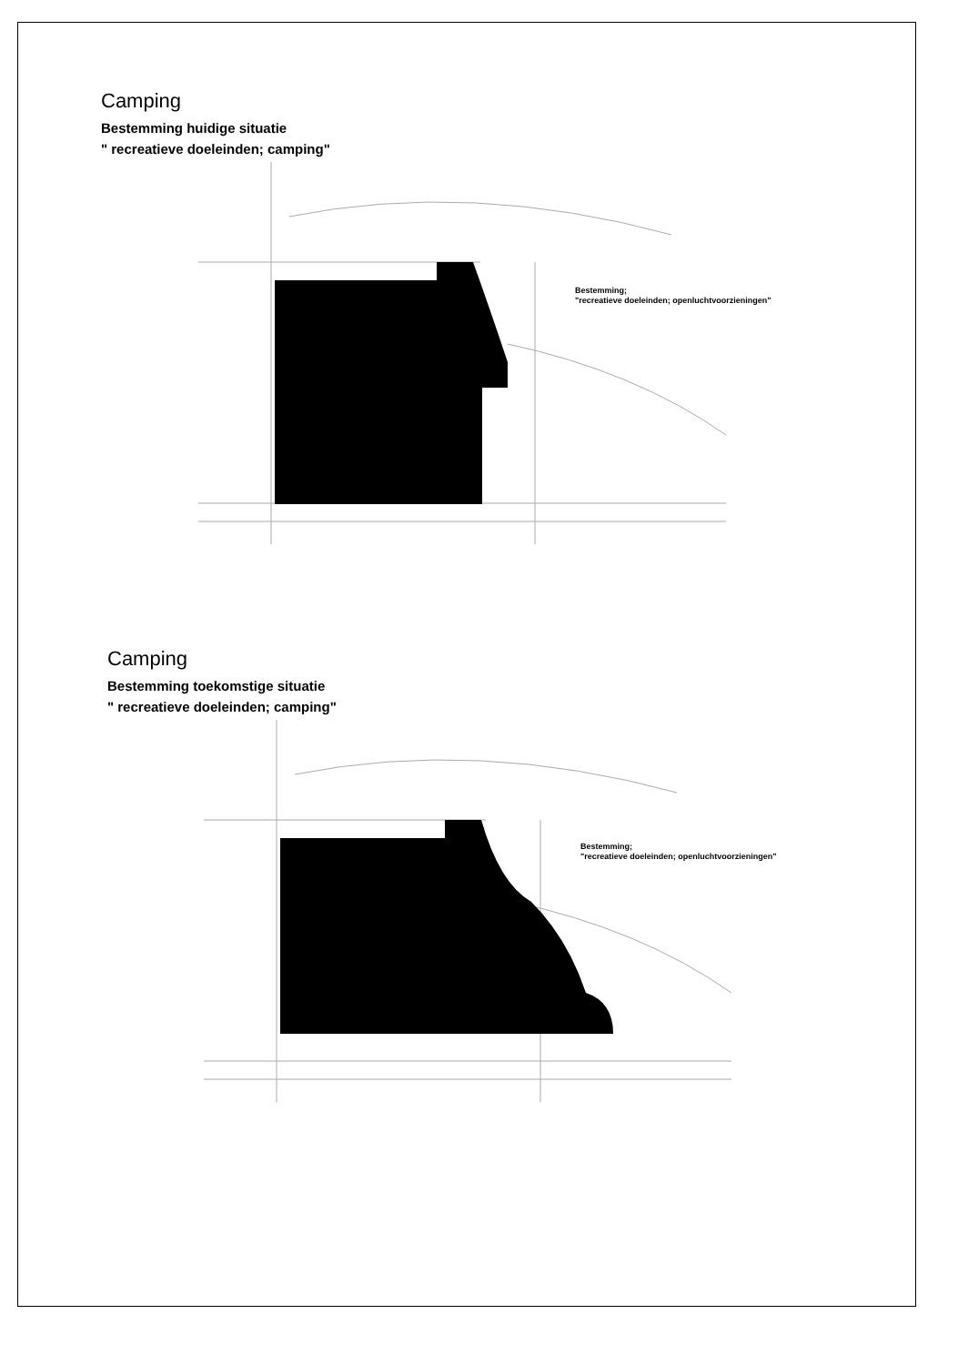Camping
Bestemming huidige situatie
" recreatieve doeleinden; camping"
Bestemming;
"recreatieve doeleinden; openluchtvoorzieningen"
Camping
Bestemming toekomstige situatie
" recreatieve doeleinden; camping"
Bestemming;
"recreatieve doeleinden; openluchtvoorzieningen"